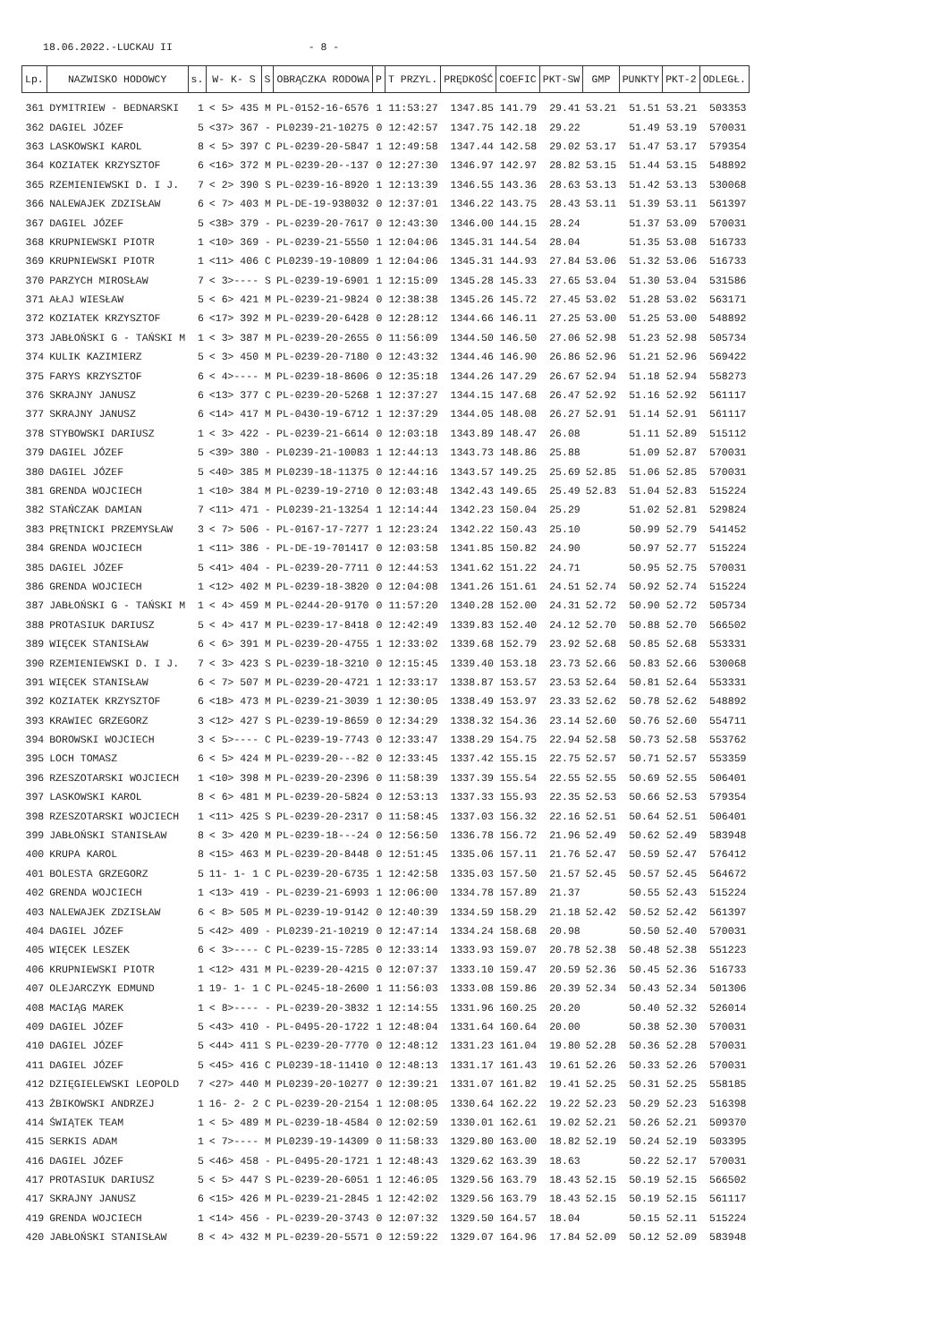18.06.2022.-LUCKAU II - 8 -
| Lp. | NAZWISKO HODOWCY | s. | W- K- S | S | OBRĄCZKA RODOWA | P | T PRZYL. | PRĘDKOŚĆ | COEFIC | PKT-SW | GMP | PUNKTY | PKT-2 | ODLEGŁ. |
| --- | --- | --- | --- | --- | --- | --- | --- | --- | --- | --- | --- | --- | --- | --- |
| 361 | DYMITRIEW - BEDNARSKI | 1 | < 5> 435 | M | PL-0152-16-6576 | 1 | 11:53:27 | 1347.85 | 141.79 | 29.41 | 53.21 | 51.51 | 53.21 | 503353 |
| 362 | DAGIEL JÓZEF | 5 | <37> 367 | - | PL0239-21-10275 | 0 | 12:42:57 | 1347.75 | 142.18 | 29.22 | | 51.49 | 53.19 | 570031 |
| 363 | LASKOWSKI KAROL | 8 | < 5> 397 | C | PL-0239-20-5847 | 1 | 12:49:58 | 1347.44 | 142.58 | 29.02 | 53.17 | 51.47 | 53.17 | 579354 |
| 364 | KOZIATEK KRZYSZTOF | 6 | <16> 372 | M | PL-0239-20--137 | 0 | 12:27:30 | 1346.97 | 142.97 | 28.82 | 53.15 | 51.44 | 53.15 | 548892 |
| 365 | RZEMIENIEWSKI D. I J. | 7 | < 2> 390 | S | PL-0239-16-8920 | 1 | 12:13:39 | 1346.55 | 143.36 | 28.63 | 53.13 | 51.42 | 53.13 | 530068 |
| 366 | NALEWAJEK ZDZISŁAW | 6 | < 7> 403 | M | PL-DE-19-938032 | 0 | 12:37:01 | 1346.22 | 143.75 | 28.43 | 53.11 | 51.39 | 53.11 | 561397 |
| 367 | DAGIEL JÓZEF | 5 | <38> 379 | - | PL-0239-20-7617 | 0 | 12:43:30 | 1346.00 | 144.15 | 28.24 | | 51.37 | 53.09 | 570031 |
| 368 | KRUPNIEWSKI PIOTR | 1 | <10> 369 | - | PL-0239-21-5550 | 1 | 12:04:06 | 1345.31 | 144.54 | 28.04 | | 51.35 | 53.08 | 516733 |
| 369 | KRUPNIEWSKI PIOTR | 1 | <11> 406 | C | PL0239-19-10809 | 1 | 12:04:06 | 1345.31 | 144.93 | 27.84 | 53.06 | 51.32 | 53.06 | 516733 |
| 370 | PARZYCH MIROSŁAW | 7 | < 3>---- | S | PL-0239-19-6901 | 1 | 12:15:09 | 1345.28 | 145.33 | 27.65 | 53.04 | 51.30 | 53.04 | 531586 |
| 371 | AŁAJ WIESŁAW | 5 | < 6> 421 | M | PL-0239-21-9824 | 0 | 12:38:38 | 1345.26 | 145.72 | 27.45 | 53.02 | 51.28 | 53.02 | 563171 |
| 372 | KOZIATEK KRZYSZTOF | 6 | <17> 392 | M | PL-0239-20-6428 | 0 | 12:28:12 | 1344.66 | 146.11 | 27.25 | 53.00 | 51.25 | 53.00 | 548892 |
| 373 | JABŁOŃSKI G - TAŃSKI M | 1 | < 3> 387 | M | PL-0239-20-2655 | 0 | 11:56:09 | 1344.50 | 146.50 | 27.06 | 52.98 | 51.23 | 52.98 | 505734 |
| 374 | KULIK KAZIMIERZ | 5 | < 3> 450 | M | PL-0239-20-7180 | 0 | 12:43:32 | 1344.46 | 146.90 | 26.86 | 52.96 | 51.21 | 52.96 | 569422 |
| 375 | FARYS KRZYSZTOF | 6 | < 4>---- | M | PL-0239-18-8606 | 0 | 12:35:18 | 1344.26 | 147.29 | 26.67 | 52.94 | 51.18 | 52.94 | 558273 |
| 376 | SKRAJNY JANUSZ | 6 | <13> 377 | C | PL-0239-20-5268 | 1 | 12:37:27 | 1344.15 | 147.68 | 26.47 | 52.92 | 51.16 | 52.92 | 561117 |
| 377 | SKRAJNY JANUSZ | 6 | <14> 417 | M | PL-0430-19-6712 | 1 | 12:37:29 | 1344.05 | 148.08 | 26.27 | 52.91 | 51.14 | 52.91 | 561117 |
| 378 | STYBOWSKI DARIUSZ | 1 | < 3> 422 | - | PL-0239-21-6614 | 0 | 12:03:18 | 1343.89 | 148.47 | 26.08 | | 51.11 | 52.89 | 515112 |
| 379 | DAGIEL JÓZEF | 5 | <39> 380 | - | PL0239-21-10083 | 1 | 12:44:13 | 1343.73 | 148.86 | 25.88 | | 51.09 | 52.87 | 570031 |
| 380 | DAGIEL JÓZEF | 5 | <40> 385 | M | PL0239-18-11375 | 0 | 12:44:16 | 1343.57 | 149.25 | 25.69 | 52.85 | 51.06 | 52.85 | 570031 |
| 381 | GRENDA WOJCIECH | 1 | <10> 384 | M | PL-0239-19-2710 | 0 | 12:03:48 | 1342.43 | 149.65 | 25.49 | 52.83 | 51.04 | 52.83 | 515224 |
| 382 | STAŃCZAK DAMIAN | 7 | <11> 471 | - | PL0239-21-13254 | 1 | 12:14:44 | 1342.23 | 150.04 | 25.29 | | 51.02 | 52.81 | 529824 |
| 383 | PRĘTNICKI PRZEMYSŁAW | 3 | < 7> 506 | - | PL-0167-17-7277 | 1 | 12:23:24 | 1342.22 | 150.43 | 25.10 | | 50.99 | 52.79 | 541452 |
| 384 | GRENDA WOJCIECH | 1 | <11> 386 | - | PL-DE-19-701417 | 0 | 12:03:58 | 1341.85 | 150.82 | 24.90 | | 50.97 | 52.77 | 515224 |
| 385 | DAGIEL JÓZEF | 5 | <41> 404 | - | PL-0239-20-7711 | 0 | 12:44:53 | 1341.62 | 151.22 | 24.71 | | 50.95 | 52.75 | 570031 |
| 386 | GRENDA WOJCIECH | 1 | <12> 402 | M | PL-0239-18-3820 | 0 | 12:04:08 | 1341.26 | 151.61 | 24.51 | 52.74 | 50.92 | 52.74 | 515224 |
| 387 | JABŁOŃSKI G - TAŃSKI M | 1 | < 4> 459 | M | PL-0244-20-9170 | 0 | 11:57:20 | 1340.28 | 152.00 | 24.31 | 52.72 | 50.90 | 52.72 | 505734 |
| 388 | PROTASIUK DARIUSZ | 5 | < 4> 417 | M | PL-0239-17-8418 | 0 | 12:42:49 | 1339.83 | 152.40 | 24.12 | 52.70 | 50.88 | 52.70 | 566502 |
| 389 | WIĘCEK STANISŁAW | 6 | < 6> 391 | M | PL-0239-20-4755 | 1 | 12:33:02 | 1339.68 | 152.79 | 23.92 | 52.68 | 50.85 | 52.68 | 553331 |
| 390 | RZEMIENIEWSKI D. I J. | 7 | < 3> 423 | S | PL-0239-18-3210 | 0 | 12:15:45 | 1339.40 | 153.18 | 23.73 | 52.66 | 50.83 | 52.66 | 530068 |
| 391 | WIĘCEK STANISŁAW | 6 | < 7> 507 | M | PL-0239-20-4721 | 1 | 12:33:17 | 1338.87 | 153.57 | 23.53 | 52.64 | 50.81 | 52.64 | 553331 |
| 392 | KOZIATEK KRZYSZTOF | 6 | <18> 473 | M | PL-0239-21-3039 | 1 | 12:30:05 | 1338.49 | 153.97 | 23.33 | 52.62 | 50.78 | 52.62 | 548892 |
| 393 | KRAWIEC GRZEGORZ | 3 | <12> 427 | S | PL-0239-19-8659 | 0 | 12:34:29 | 1338.32 | 154.36 | 23.14 | 52.60 | 50.76 | 52.60 | 554711 |
| 394 | BOROWSKI WOJCIECH | 3 | < 5>---- | C | PL-0239-19-7743 | 0 | 12:33:47 | 1338.29 | 154.75 | 22.94 | 52.58 | 50.73 | 52.58 | 553762 |
| 395 | LOCH TOMASZ | 6 | < 5> 424 | M | PL-0239-20---82 | 0 | 12:33:45 | 1337.42 | 155.15 | 22.75 | 52.57 | 50.71 | 52.57 | 553359 |
| 396 | RZESZOTARSKI WOJCIECH | 1 | <10> 398 | M | PL-0239-20-2396 | 0 | 11:58:39 | 1337.39 | 155.54 | 22.55 | 52.55 | 50.69 | 52.55 | 506401 |
| 397 | LASKOWSKI KAROL | 8 | < 6> 481 | M | PL-0239-20-5824 | 0 | 12:53:13 | 1337.33 | 155.93 | 22.35 | 52.53 | 50.66 | 52.53 | 579354 |
| 398 | RZESZOTARSKI WOJCIECH | 1 | <11> 425 | S | PL-0239-20-2317 | 0 | 11:58:45 | 1337.03 | 156.32 | 22.16 | 52.51 | 50.64 | 52.51 | 506401 |
| 399 | JABŁOŃSKI STANISŁAW | 8 | < 3> 420 | M | PL-0239-18---24 | 0 | 12:56:50 | 1336.78 | 156.72 | 21.96 | 52.49 | 50.62 | 52.49 | 583948 |
| 400 | KRUPA KAROL | 8 | <15> 463 | M | PL-0239-20-8448 | 0 | 12:51:45 | 1335.06 | 157.11 | 21.76 | 52.47 | 50.59 | 52.47 | 576412 |
| 401 | BOLESTA GRZEGORZ | 5 | 11- 1- 1 | C | PL-0239-20-6735 | 1 | 12:42:58 | 1335.03 | 157.50 | 21.57 | 52.45 | 50.57 | 52.45 | 564672 |
| 402 | GRENDA WOJCIECH | 1 | <13> 419 | - | PL-0239-21-6993 | 1 | 12:06:00 | 1334.78 | 157.89 | 21.37 | | 50.55 | 52.43 | 515224 |
| 403 | NALEWAJEK ZDZISŁAW | 6 | < 8> 505 | M | PL-0239-19-9142 | 0 | 12:40:39 | 1334.59 | 158.29 | 21.18 | 52.42 | 50.52 | 52.42 | 561397 |
| 404 | DAGIEL JÓZEF | 5 | <42> 409 | - | PL0239-21-10219 | 0 | 12:47:14 | 1334.24 | 158.68 | 20.98 | | 50.50 | 52.40 | 570031 |
| 405 | WIĘCEK LESZEK | 6 | < 3>---- | C | PL-0239-15-7285 | 0 | 12:33:14 | 1333.93 | 159.07 | 20.78 | 52.38 | 50.48 | 52.38 | 551223 |
| 406 | KRUPNIEWSKI PIOTR | 1 | <12> 431 | M | PL-0239-20-4215 | 0 | 12:07:37 | 1333.10 | 159.47 | 20.59 | 52.36 | 50.45 | 52.36 | 516733 |
| 407 | OLEJARCZYK EDMUND | 1 | 19- 1- 1 | C | PL-0245-18-2600 | 1 | 11:56:03 | 1333.08 | 159.86 | 20.39 | 52.34 | 50.43 | 52.34 | 501306 |
| 408 | MACIĄG MAREK | 1 | < 8>---- | - | PL-0239-20-3832 | 1 | 12:14:55 | 1331.96 | 160.25 | 20.20 | | 50.40 | 52.32 | 526014 |
| 409 | DAGIEL JÓZEF | 5 | <43> 410 | - | PL-0495-20-1722 | 1 | 12:48:04 | 1331.64 | 160.64 | 20.00 | | 50.38 | 52.30 | 570031 |
| 410 | DAGIEL JÓZEF | 5 | <44> 411 | S | PL-0239-20-7770 | 0 | 12:48:12 | 1331.23 | 161.04 | 19.80 | 52.28 | 50.36 | 52.28 | 570031 |
| 411 | DAGIEL JÓZEF | 5 | <45> 416 | C | PL0239-18-11410 | 0 | 12:48:13 | 1331.17 | 161.43 | 19.61 | 52.26 | 50.33 | 52.26 | 570031 |
| 412 | DZIĘGIELEWSKI LEOPOLD | 7 | <27> 440 | M | PL0239-20-10277 | 0 | 12:39:21 | 1331.07 | 161.82 | 19.41 | 52.25 | 50.31 | 52.25 | 558185 |
| 413 | ŻBIKOWSKI ANDRZEJ | 1 | 16- 2- 2 | C | PL-0239-20-2154 | 1 | 12:08:05 | 1330.64 | 162.22 | 19.22 | 52.23 | 50.29 | 52.23 | 516398 |
| 414 | ŚWIĄTEK TEAM | 1 | < 5> 489 | M | PL-0239-18-4584 | 0 | 12:02:59 | 1330.01 | 162.61 | 19.02 | 52.21 | 50.26 | 52.21 | 509370 |
| 415 | SERKIS ADAM | 1 | < 7>---- | M | PL0239-19-14309 | 0 | 11:58:33 | 1329.80 | 163.00 | 18.82 | 52.19 | 50.24 | 52.19 | 503395 |
| 416 | DAGIEL JÓZEF | 5 | <46> 458 | - | PL-0495-20-1721 | 1 | 12:48:43 | 1329.62 | 163.39 | 18.63 | | 50.22 | 52.17 | 570031 |
| 417 | PROTASIUK DARIUSZ | 5 | < 5> 447 | S | PL-0239-20-6051 | 1 | 12:46:05 | 1329.56 | 163.79 | 18.43 | 52.15 | 50.19 | 52.15 | 566502 |
| 417 | SKRAJNY JANUSZ | 6 | <15> 426 | M | PL-0239-21-2845 | 1 | 12:42:02 | 1329.56 | 163.79 | 18.43 | 52.15 | 50.19 | 52.15 | 561117 |
| 419 | GRENDA WOJCIECH | 1 | <14> 456 | - | PL-0239-20-3743 | 0 | 12:07:32 | 1329.50 | 164.57 | 18.04 | | 50.15 | 52.11 | 515224 |
| 420 | JABŁOŃSKI STANISŁAW | 8 | < 4> 432 | M | PL-0239-20-5571 | 0 | 12:59:22 | 1329.07 | 164.96 | 17.84 | 52.09 | 50.12 | 52.09 | 583948 |